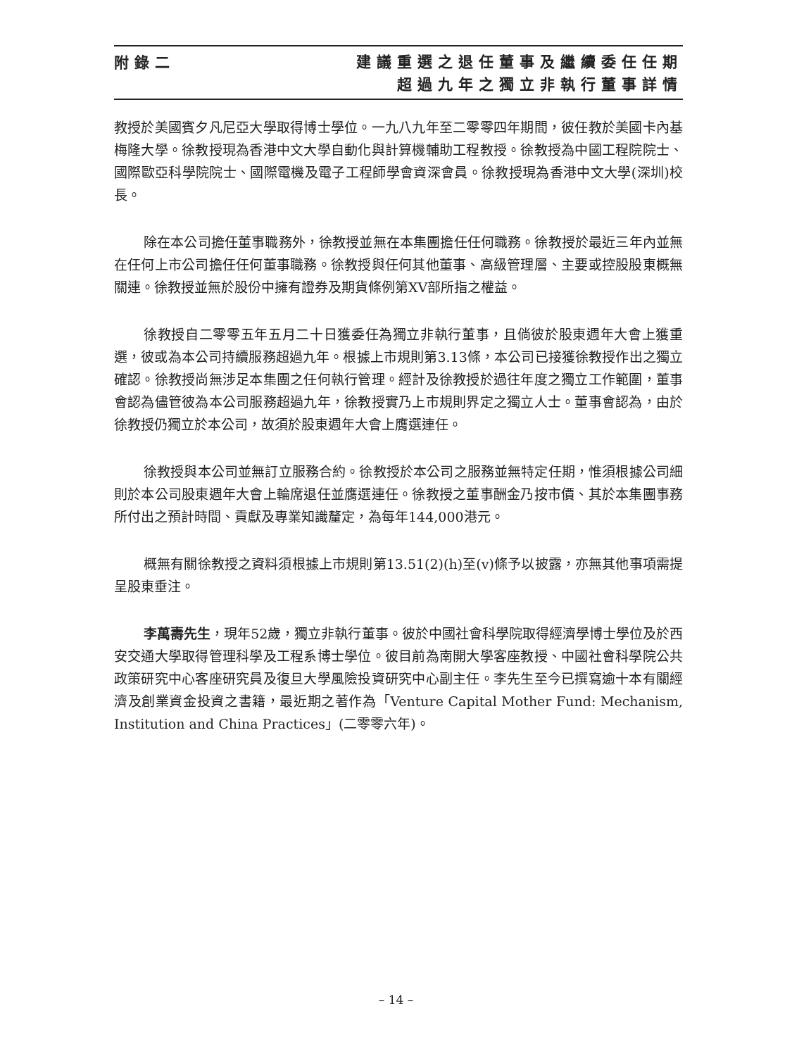附錄二
建議重選之退任董事及繼續委任任期
超過九年之獨立非執行董事詳情
教授於美國賓夕凡尼亞大學取得博士學位。一九八九年至二零零四年期間，彼任教於美國卡內基梅隆大學。徐教授現為香港中文大學自動化與計算機輔助工程教授。徐教授為中國工程院院士、國際歐亞科學院院士、國際電機及電子工程師學會資深會員。徐教授現為香港中文大學(深圳)校長。
除在本公司擔任董事職務外，徐教授並無在本集團擔任任何職務。徐教授於最近三年內並無在任何上市公司擔任任何董事職務。徐教授與任何其他董事、高級管理層、主要或控股股東概無關連。徐教授並無於股份中擁有證券及期貨條例第XV部所指之權益。
徐教授自二零零五年五月二十日獲委任為獨立非執行董事，且倘彼於股東週年大會上獲重選，彼或為本公司持續服務超過九年。根據上市規則第3.13條，本公司已接獲徐教授作出之獨立確認。徐教授尚無涉足本集團之任何執行管理。經計及徐教授於過往年度之獨立工作範圍，董事會認為儘管彼為本公司服務超過九年，徐教授實乃上市規則界定之獨立人士。董事會認為，由於徐教授仍獨立於本公司，故須於股東週年大會上膺選連任。
徐教授與本公司並無訂立服務合約。徐教授於本公司之服務並無特定任期，惟須根據公司細則於本公司股東週年大會上輪席退任並膺選連任。徐教授之董事酬金乃按市價、其於本集團事務所付出之預計時間、貢獻及專業知識釐定，為每年144,000港元。
概無有關徐教授之資料須根據上市規則第13.51(2)(h)至(v)條予以披露，亦無其他事項需提呈股東垂注。
李萬壽先生，現年52歲，獨立非執行董事。彼於中國社會科學院取得經濟學博士學位及於西安交通大學取得管理科學及工程系博士學位。彼目前為南開大學客座教授、中國社會科學院公共政策研究中心客座研究員及復旦大學風險投資研究中心副主任。李先生至今已撰寫逾十本有關經濟及創業資金投資之書籍，最近期之著作為「Venture Capital Mother Fund: Mechanism, Institution and China Practices」(二零零六年)。
– 14 –